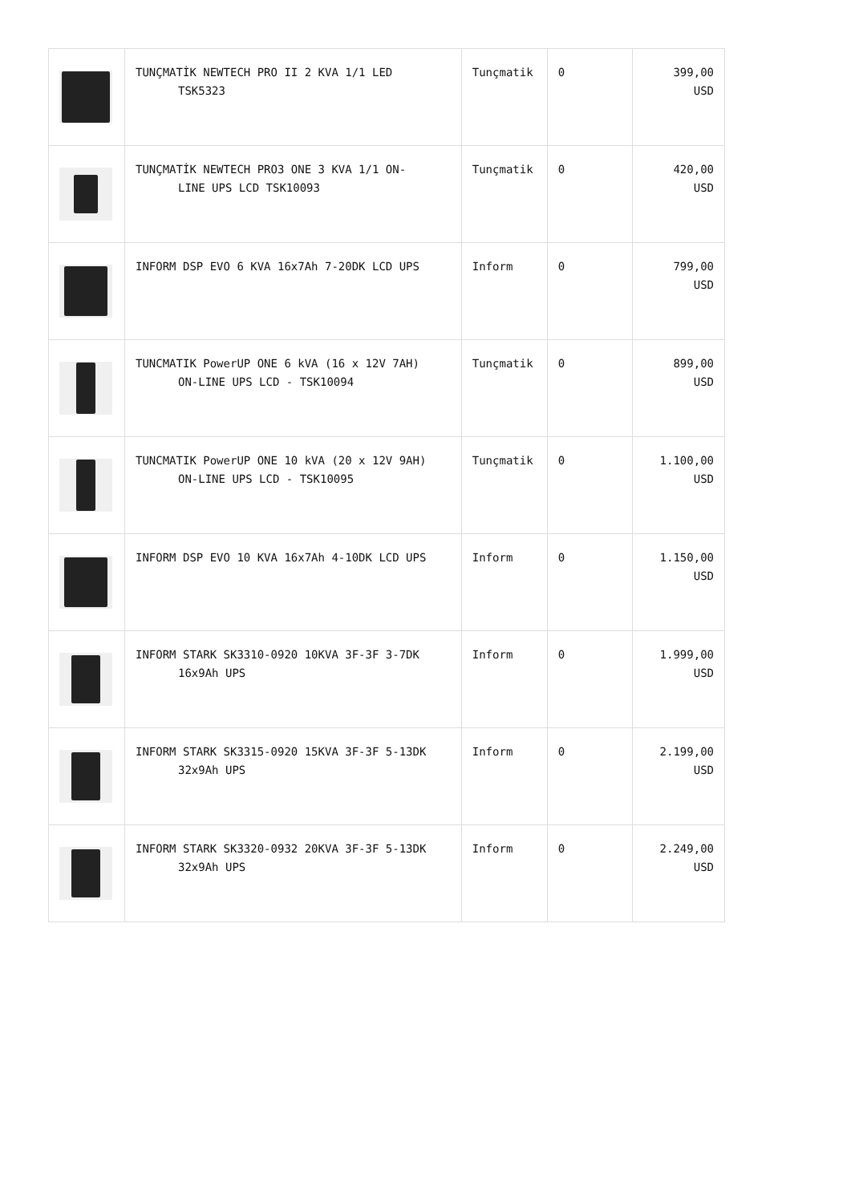| | TUNÇMATİK NEWTECH PRO II 2 KVA 1/1 LED TSK5323 | Tunçmatik | 0 | 399,00 USD |
| | TUNÇMATİK NEWTECH PRO3 ONE 3 KVA 1/1 ON- LINE UPS LCD TSK10093 | Tunçmatik | 0 | 420,00 USD |
| | INFORM DSP EVO 6 KVA 16x7Ah 7-20DK LCD UPS | Inform | 0 | 799,00 USD |
| | TUNCMATIK PowerUP ONE 6 kVA (16 x 12V 7AH) ON-LINE UPS LCD - TSK10094 | Tunçmatik | 0 | 899,00 USD |
| | TUNCMATIK PowerUP ONE 10 kVA (20 x 12V 9AH) ON-LINE UPS LCD - TSK10095 | Tunçmatik | 0 | 1.100,00 USD |
| | INFORM DSP EVO 10 KVA 16x7Ah 4-10DK LCD UPS | Inform | 0 | 1.150,00 USD |
| | INFORM STARK SK3310-0920 10KVA 3F-3F 3-7DK 16x9Ah UPS | Inform | 0 | 1.999,00 USD |
| | INFORM STARK SK3315-0920 15KVA 3F-3F 5-13DK 32x9Ah UPS | Inform | 0 | 2.199,00 USD |
| | INFORM STARK SK3320-0932 20KVA 3F-3F 5-13DK 32x9Ah UPS | Inform | 0 | 2.249,00 USD |